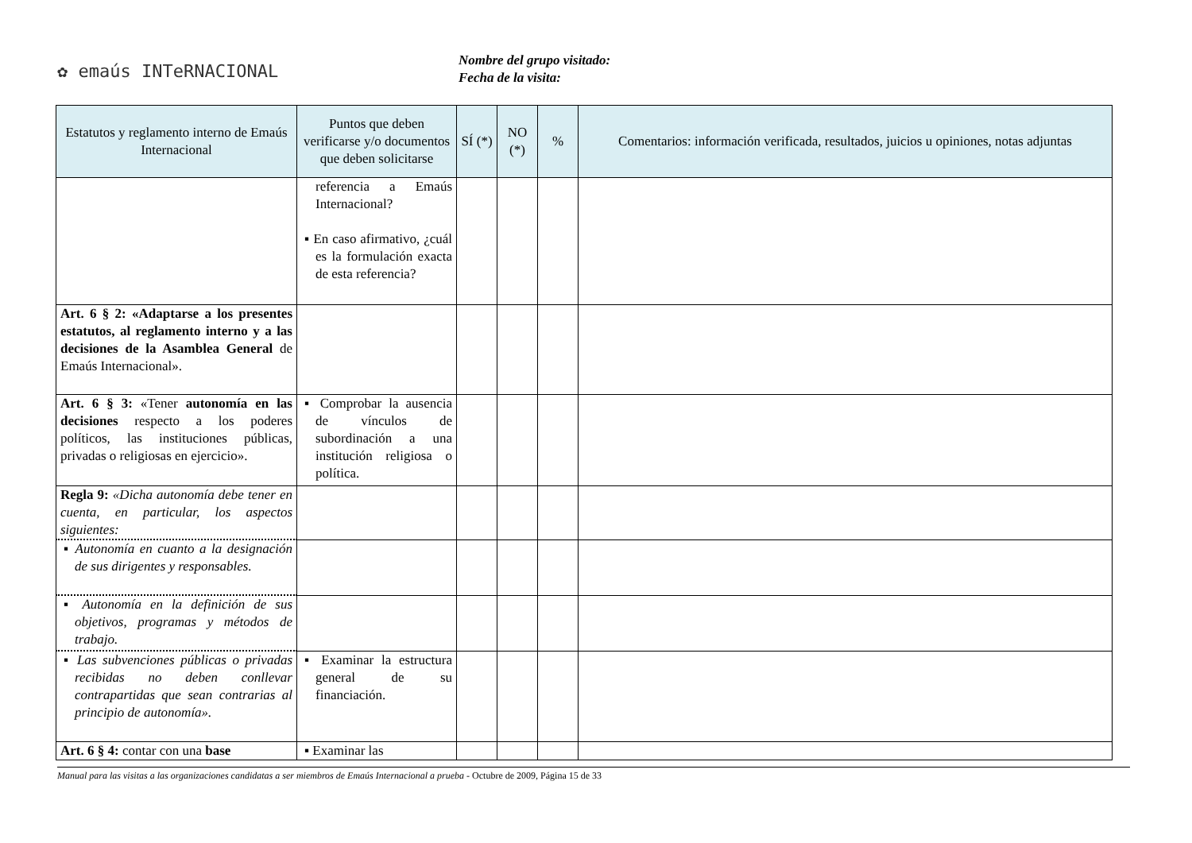✿ emaús INTeRNACIONAL
Nombre del grupo visitado:
Fecha de la visita:
| Estatutos y reglamento interno de Emaús Internacional | Puntos que deben verificarse y/o documentos que deben solicitarse | SÍ (*) | NO (*) | % | Comentarios: información verificada, resultados, juicios u opiniones, notas adjuntas |
| --- | --- | --- | --- | --- | --- |
| | referencia a Emaús Internacional? ▪ En caso afirmativo, ¿cuál es la formulación exacta de esta referencia? | | | | |
| Art. 6 § 2: «Adaptarse a los presentes estatutos, al reglamento interno y a las decisiones de la Asamblea General de Emaús Internacional». | | | | | |
| Art. 6 § 3: «Tener autonomía en las decisiones respecto a los poderes políticos, las instituciones públicas, privadas o religiosas en ejercicio». | ▪ Comprobar la ausencia de vínculos de subordinación a una institución religiosa o política. | | | | |
| Regla 9: «Dicha autonomía debe tener en cuenta, en particular, los aspectos siguientes: | | | | | |
| ▪ Autonomía en cuanto a la designación de sus dirigentes y responsables. | | | | | |
| ▪ Autonomía en la definición de sus objetivos, programas y métodos de trabajo. | | | | | |
| ▪ Las subvenciones públicas o privadas recibidas no deben conllevar contrapartidas que sean contrarias al principio de autonomía». | ▪ Examinar la estructura general de su financiación. | | | | |
| Art. 6 § 4: contar con una base | ▪ Examinar las | | | | |
Manual para las visitas a las organizaciones candidatas a ser miembros de Emaús Internacional a prueba - Octubre de 2009, Página 15 de 33